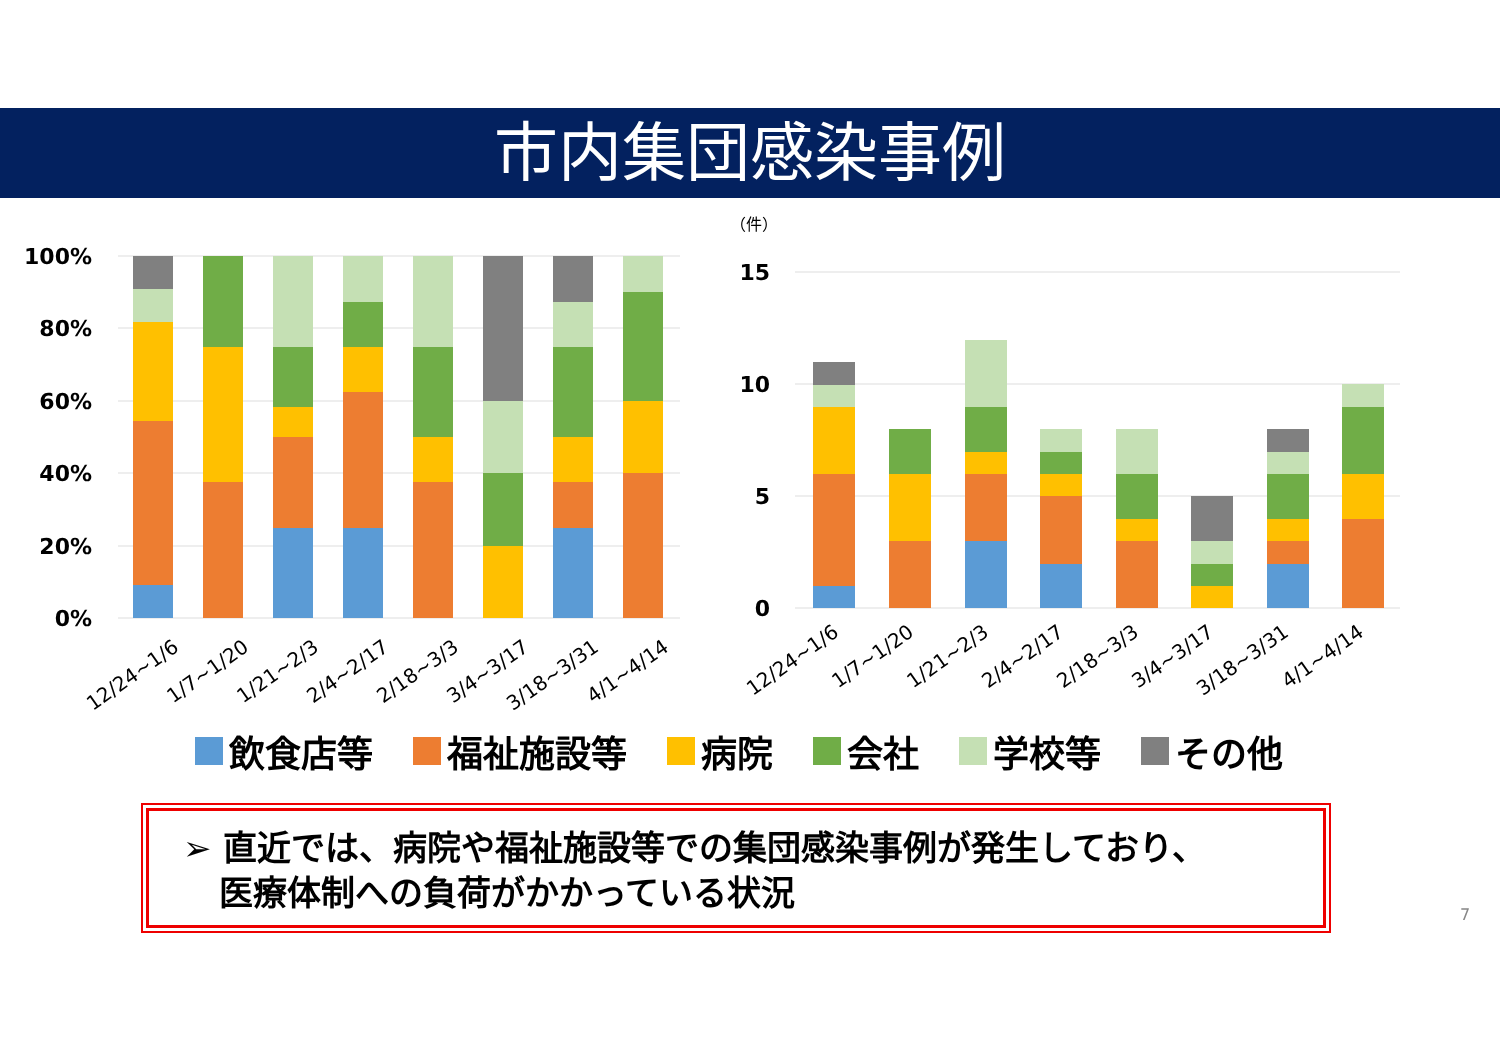市内集団感染事例
100%
80%
60%
40%
20%
0%
12/24~1/6
1/7~1/20
1/21~2/3
2/4~2/17
2/18~3/3
3/4~3/17
3/18~3/31
4/1~4/14
（件）
15
10
5
0
12/24~1/6
1/7~1/20
1/21~2/3
2/4~2/17
2/18~3/3
3/4~3/17
3/18~3/31
4/1~4/14
飲食店等 福祉施設等 病院 会社 学校等 その他
➢ 直近では、病院や福祉施設等での集団感染事例が発生しており、
医療体制への負荷がかかっている状況
7